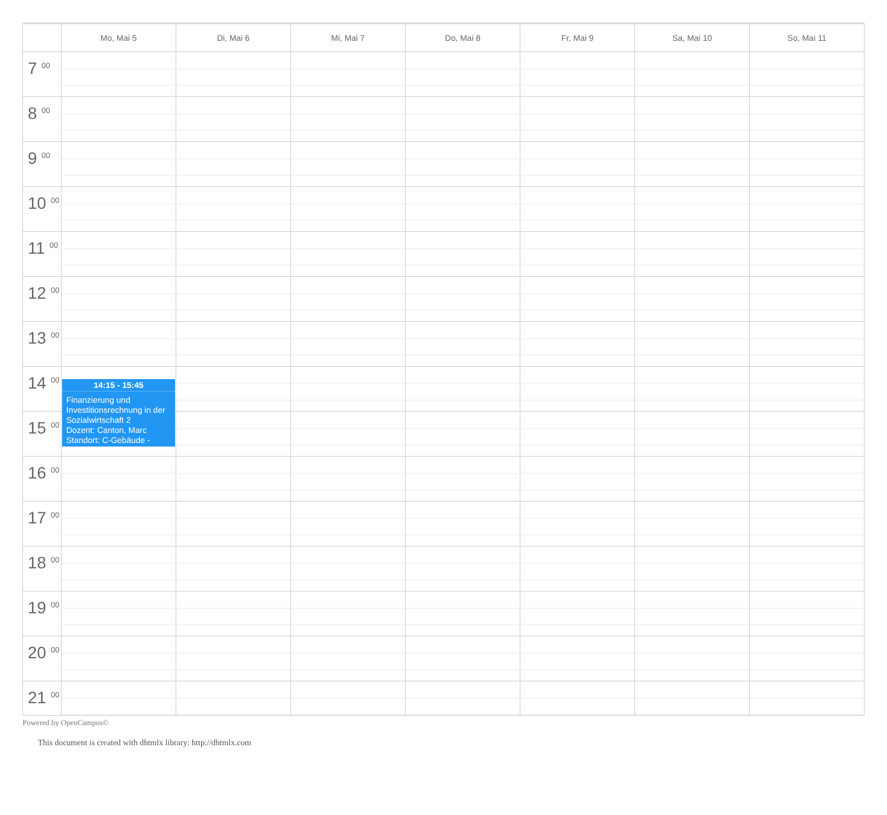| | Mo, Mai 5 | Di, Mai 6 | Mi, Mai 7 | Do, Mai 8 | Fr, Mai 9 | Sa, Mai 10 | So, Mai 11 |
| --- | --- | --- | --- | --- | --- | --- | --- |
| 7 <sup>00</sup> | | | | | | | |
| 8 <sup>00</sup> | | | | | | | |
| 9 <sup>00</sup> | | | | | | | |
| 10 <sup>00</sup> | | | | | | | |
| 11 <sup>00</sup> | | | | | | | |
| 12 <sup>00</sup> | | | | | | | |
| 13 <sup>00</sup> | | | | | | | |
| 14 <sup>00</sup> | 14:15 - 15:45 Finanzierung und Investitionsrechnung in der Sozialwirtschaft 2 Dozent: Canton, Marc Standort: C-Gebäude - | | | | | | |
| 15 <sup>00</sup> | | | | | | | |
| 16 <sup>00</sup> | | | | | | | |
| 17 <sup>00</sup> | | | | | | | |
| 18 <sup>00</sup> | | | | | | | |
| 19 <sup>00</sup> | | | | | | | |
| 20 <sup>00</sup> | | | | | | | |
| 21 <sup>00</sup> | | | | | | | |
Powered by OpenCampus©
This document is created with dhtmlx library: http://dhtmlx.com